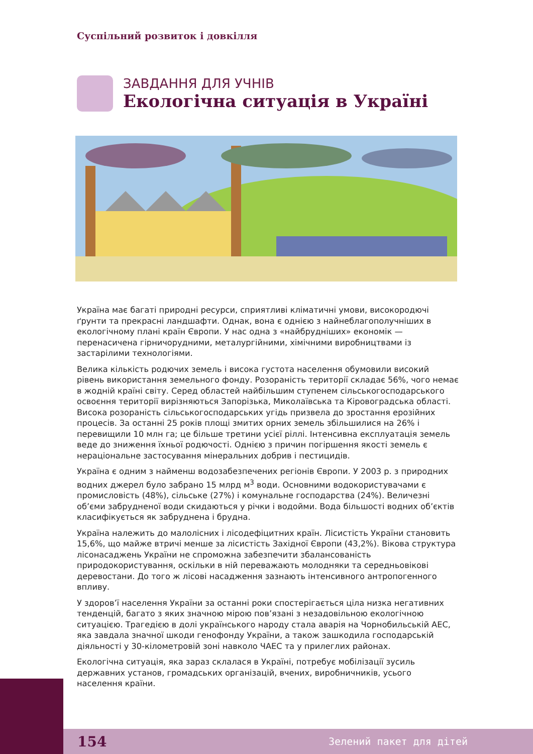Суспільний розвиток і довкілля
ЗАВДАННЯ ДЛЯ УЧНІВ
Екологічна ситуація в Україні
Україна має багаті природні ресурси, сприятливі кліматичні умови, високородючі ґрунти та прекрасні ландшафти. Однак, вона є однією з найнеблагополучніших в екологічному плані країн Європи. У нас одна з «найбрудніших» економік — перенасичена гірничорудними, металургійними, хімічними виробництвами із застарілими технологіями.
Велика кількість родючих земель і висока густота населення обумовили високий рівень використання земельного фонду. Розораність території складає 56%, чого немає в жодній країні світу. Серед областей найбільшим ступенем сільськогосподарського освоєння території вирізняються Запорізька, Миколаївська та Кіровоградська області. Висока розораність сільськогосподарських угідь призвела до зростання ерозійних процесів. За останні 25 років площі змитих орних земель збільшилися на 26% і перевищили 10 млн га; це більше третини усієї ріллі. Інтенсивна експлуатація земель веде до зниження їхньої родючості. Однією з причин погіршення якості земель є нераціональне застосування мінеральних добрив і пестицидів.
Україна є одним з найменш водозабезпечених регіонів Європи. У 2003 р. з природних водних джерел було забрано 15 млрд м<sup>3</sup> води. Основними водокористувачами є промисловість (48%), сільське (27%) і комунальне господарства (24%). Величезні об’єми забрудненої води скидаються у річки і водойми. Вода більшості водних об’єктів класифікується як забруднена і брудна.
Україна належить до малолісних і лісодефіцитних країн. Лісистість України становить 15,6%, що майже втричі менше за лісистість Західної Європи (43,2%). Вікова структура лісонасаджень України не спроможна забезпечити збалансованість природокористування, оскільки в ній переважають молодняки та середньовікові деревостани. До того ж лісові насадження зазнають інтенсивного антропогенного впливу.
У здоров’ї населення України за останні роки спостерігається ціла низка негативних тенденцій, багато з яких значною мірою пов’язані з незадовільною екологічною ситуацією. Трагедією в долі українського народу стала аварія на Чорнобильській АЕС, яка завдала значної шкоди генофонду України, а також зашкодила господарській діяльності у 30-кілометровій зоні навколо ЧАЕС та у прилеглих районах.
Екологічна ситуація, яка зараз склалася в Україні, потребує мобілізації зусиль державних установ, громадських організацій, вчених, виробничників, усього населення країни.
154 Зелений пакет для дітей